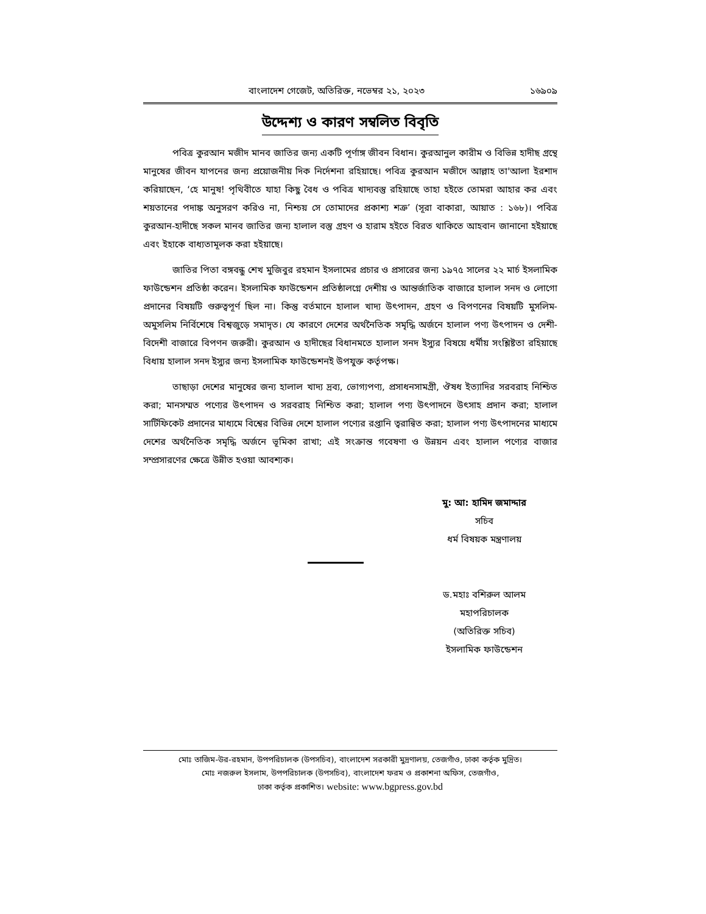বাংলাদেশ গেজেট, অতিরিক্ত, নভেম্বর ২১, ২০২৩ ১৬৯০৯
উদ্দেশ্য ও কারণ সম্বলিত বিবৃতি
পবিত্র কুরআন মজীদ মানব জাতির জন্য একটি পূর্ণাঙ্গ জীবন বিধান। কুরআনুল কারীম ও বিভিন্ন হাদীছ গ্রন্থে মানুষের জীবন যাপনের জন্য প্রয়োজনীয় দিক নির্দেশনা রহিয়াছে। পবিত্র কুরআন মজীদে আল্লাহ তা'আলা ইরশাদ করিয়াছেন, ‘হে মানুষ! পৃথিবীতে যাহা কিছু বৈধ ও পবিত্র খাদ্যবস্তু রহিয়াছে তাহা হইতে তোমরা আহার কর এবং শয়তানের পদাঙ্ক অনুসরণ করিও না, নিশ্চয় সে তোমাদের প্রকাশ্য শত্রু’ (সূরা বাকারা, আয়াত : ১৬৮)। পবিত্র কুরআন-হাদীছে সকল মানব জাতির জন্য হালাল বস্তু গ্রহণ ও হারাম হইতে বিরত থাকিতে আহবান জানানো হইয়াছে এবং ইহাকে বাধ্যতামূলক করা হইয়াছে।
জাতির পিতা বঙ্গবন্ধু শেখ মুজিবুর রহমান ইসলামের প্রচার ও প্রসারের জন্য ১৯৭৫ সালের ২২ মার্চ ইসলামিক ফাউন্ডেশন প্রতিষ্ঠা করেন। ইসলামিক ফাউন্ডেশন প্রতিষ্ঠালগ্নে দেশীয় ও আন্তর্জাতিক বাজারে হালাল সনদ ও লোগো প্রদানের বিষয়টি গুরুত্বপূর্ণ ছিল না। কিন্তু বর্তমানে হালাল খাদ্য উৎপাদন, গ্রহণ ও বিপণনের বিষয়টি মুসলিম-অমুসলিম নির্বিশেষে বিশ্বজুড়ে সমাদৃত। যে কারণে দেশের অর্থনৈতিক সমৃদ্ধি অর্জনে হালাল পণ্য উৎপাদন ও দেশী-বিদেশী বাজারে বিপণন জরুরী। কুরআন ও হাদীছের বিধানমতে হালাল সনদ ইস্যুর বিষয়ে ধর্মীয় সংশ্লিষ্টতা রহিয়াছে বিধায় হালাল সনদ ইস্যুর জন্য ইসলামিক ফাউন্ডেশনই উপযুক্ত কর্তৃপক্ষ।
তাছাড়া দেশের মানুষের জন্য হালাল খাদ্য দ্রব্য, ভোগ্যপণ্য, প্রসাধনসামগ্রী, ঔষধ ইত্যাদির সরবরাহ নিশ্চিত করা; মানসম্মত পণ্যের উৎপাদন ও সরবরাহ নিশ্চিত করা; হালাল পণ্য উৎপাদনে উৎসাহ প্রদান করা; হালাল সার্টিফিকেট প্রদানের মাধ্যমে বিশ্বের বিভিন্ন দেশে হালাল পণ্যের রপ্তানি ত্বরান্বিত করা; হালাল পণ্য উৎপাদনের মাধ্যমে দেশের অর্থনৈতিক সমৃদ্ধি অর্জনে ভূমিকা রাখা; এই সংক্রান্ত গবেষণা ও উন্নয়ন এবং হালাল পণ্যের বাজার সম্প্রসারণের ক্ষেত্রে উন্নীত হওয়া আবশ্যক।
মু: আ: হামিদ জমাদ্দার
সচিব
ধর্ম বিষয়ক মন্ত্রণালয়
ড.মহাঃ বশিরুল আলম
মহাপরিচালক
(অতিরিক্ত সচিব)
ইসলামিক ফাউন্ডেশন
মোঃ তাজিম-উর-রহমান, উপপরিচালক (উপসচিব), বাংলাদেশ সরকারী মুদ্রণালয়, তেজগাঁও, ঢাকা কর্তৃক মুদ্রিত।
মোঃ নজরুল ইসলাম, উপপরিচালক (উপসচিব), বাংলাদেশ ফরম ও প্রকাশনা অফিস, তেজগাঁও,
ঢাকা কর্তৃক প্রকাশিত। website: www.bgpress.gov.bd